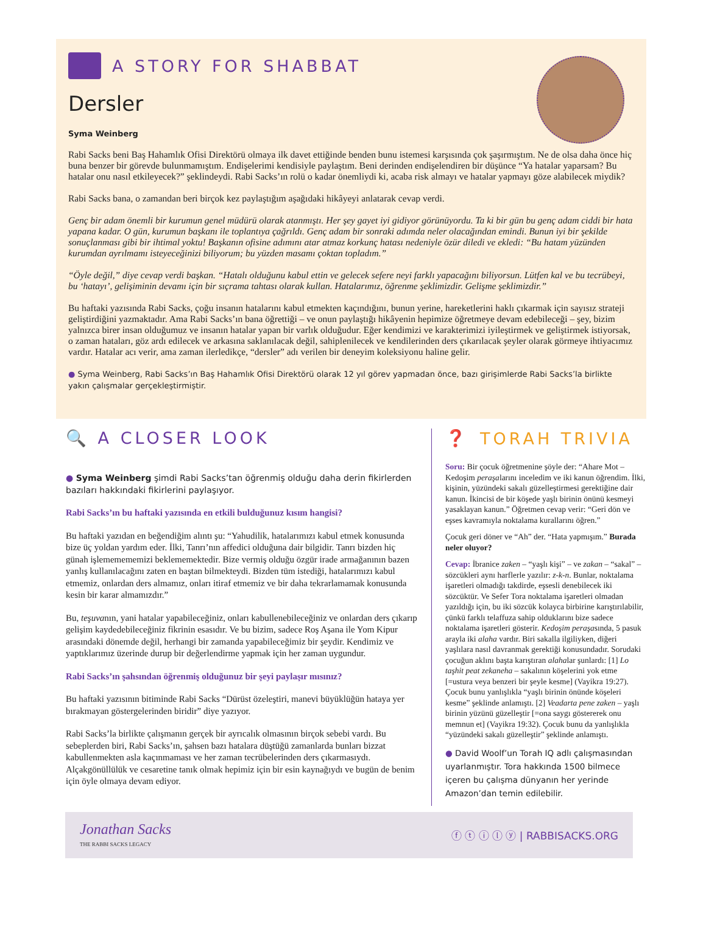A STORY FOR SHABBAT
Dersler
Syma Weinberg
Rabi Sacks beni Baş Hahamlık Ofisi Direktörü olmaya ilk davet ettiğinde benden bunu istemesi karşısında çok şaşırmıştım. Ne de olsa daha önce hiç buna benzer bir görevde bulunmamıştım. Endişelerimi kendisiyle paylaştım. Beni derinden endişelendiren bir düşünce “Ya hatalar yaparsam? Bu hatalar onu nasıl etkileyecek?” şeklindeydi. Rabi Sacks’ın rolü o kadar önemliydi ki, acaba risk almayı ve hatalar yapmayı göze alabilecek miydik?
Rabi Sacks bana, o zamandan beri birçok kez paylaştığım aşağıdaki hikâyeyi anlatarak cevap verdi.
Genç bir adam önemli bir kurumun genel müdürü olarak atanmıştı. Her şey gayet iyi gidiyor görünüyordu. Ta ki bir gün bu genç adam ciddi bir hata yapana kadar. O gün, kurumun başkanı ile toplantıya çağrıldı. Genç adam bir sonraki adımda neler olacağından emindi. Bunun iyi bir şekilde sonuçlanması gibi bir ihtimal yoktu! Başkanın ofisine adımını atar atmaz korkunç hatası nedeniyle özür diledi ve ekledi: “Bu hatam yüzünden kurumdan ayrılmamı isteyeceğinizi biliyorum; bu yüzden masamı çoktan topladım.”
“Öyle değil,” diye cevap verdi başkan. “Hatalı olduğunu kabul ettin ve gelecek sefere neyi farklı yapacağını biliyorsun. Lütfen kal ve bu tecrübeyi, bu ‘hatayı’, gelişiminin devamı için bir sıçrama tahtası olarak kullan. Hatalarımız, öğrenme şeklimizdir. Gelişme şeklimizdir.”
Bu haftaki yazısında Rabi Sacks, çoğu insanın hatalarını kabul etmekten kaçındığını, bunun yerine, hareketlerini haklı çıkarmak için sayısız strateji geliştirdiğini yazmaktadır. Ama Rabi Sacks’ın bana öğrettiği – ve onun paylaştığı hikâyenin hepimize öğretmeye devam edebileceği – şey, bizim yalnızca birer insan olduğumuz ve insanın hatalar yapan bir varlık olduğudur. Eğer kendimizi ve karakterimizi iyileştirmek ve geliştirmek istiyorsak, o zaman hataları, göz ardı edilecek ve arkasına saklanılacak değil, sahiplenilecek ve kendilerinden ders çıkarılacak şeyler olarak görmeye ihtiyacımız vardır. Hatalar acı verir, ama zaman ilerledikçe, “dersler” adı verilen bir deneyim koleksiyonu haline gelir.
● Syma Weinberg, Rabi Sacks’ın Baş Hahamlık Ofisi Direktörü olarak 12 yıl görev yapmadan önce, bazı girişimlerde Rabi Sacks’la birlikte yakın çalışmalar gerçekleştirmiştir.
🔍 A CLOSER LOOK
● Syma Weinberg şimdi Rabi Sacks’tan öğrenmiş olduğu daha derin fikirlerden bazıları hakkındaki fikirlerini paylaşıyor.
Rabi Sacks’ın bu haftaki yazısında en etkili bulduğunuz kısım hangisi?
Bu haftaki yazıdan en beğendiğim alıntı şu: “Yahudilik, hatalarımızı kabul etmek konusunda bize üç yoldan yardım eder. İlki, Tanrı’nın affedici olduğuna dair bilgidir. Tanrı bizden hiç günah işlememememizi beklememektedir. Bize vermiş olduğu özgür irade armağanının bazen yanlış kullanılacağını zaten en baştan bilmekteydi. Bizden tüm istediği, hatalarımızı kabul etmemiz, onlardan ders almamız, onları itiraf etmemiz ve bir daha tekrarlamamak konusunda kesin bir karar almamızdır.”
Bu, teşuvanın, yani hatalar yapabileceğiniz, onları kabullenebileceğiniz ve onlardan ders çıkarıp gelişim kaydedebileceğiniz fikrinin esasıdır. Ve bu bizim, sadece Roş Aşana ile Yom Kipur arasındaki dönemde değil, herhangi bir zamanda yapabileceğimiz bir şeydir. Kendimiz ve yaptıklarımız üzerinde durup bir değerlendirme yapmak için her zaman uygundur.
Rabi Sacks’ın şahsından öğrenmiş olduğunuz bir şeyi paylaşır mısınız?
Bu haftaki yazısının bitiminde Rabi Sacks “Dürüst özeleştiri, manevi büyüklüğün hataya yer bırakmayan göstergelerinden biridir” diye yazıyor.
Rabi Sacks’la birlikte çalışmanın gerçek bir ayrıcalık olmasının birçok sebebi vardı. Bu sebeplerden biri, Rabi Sacks’ın, şahsen bazı hatalara düştüğü zamanlarda bunları bizzat kabullenmekten asla kaçınmaması ve her zaman tecrübelerinden ders çıkarmasıydı. Alçakgönüllülük ve cesaretine tanık olmak hepimiz için bir esin kaynağıydı ve bugün de benim için öyle olmaya devam ediyor.
❓ TORAH TRIVIA
Soru: Bir çocuk öğretmenine şöyle der: “Ahare Mot – Kedoşim peraşalarını inceledim ve iki kanun öğrendim. İlki, kişinin, yüzündeki sakalı güzelleştirmesi gerektiğine dair kanun. İkincisi de bir köşede yaşlı birinin önünü kesmeyi yasaklayan kanun.” Öğretmen cevap verir: “Geri dön ve eşses kavramıyla noktalama kurallarını öğren.”
Çocuk geri döner ve “Ah” der. “Hata yapmışım.” Burada neler oluyor?
Cevap: İbranice zaken – “yaşlı kişi” – ve zakan – “sakal” – sözcükleri aynı harflerle yazılır: z-k-n. Bunlar, noktalama işaretleri olmadığı takdirde, eşsesli denebilecek iki sözcüktür. Ve Sefer Tora noktalama işaretleri olmadan yazıldığı için, bu iki sözcük kolayca birbirine karıştırılabilir, çünkü farklı telaffuza sahip olduklarını bize sadece noktalama işaretleri gösterir. Kedoşim peraşasında, 5 pasuk arayla iki alaha vardır. Biri sakalla ilgiliyken, diğeri yaşlılara nasıl davranmak gerektiği konusundadır. Sorudaki çocuğun aklını başta karıştıran alahalar şunlardı: [1] Lo taşhit peat zekaneha – sakalının köşelerini yok etme [=ustura veya benzeri bir şeyle kesme] (Vayikra 19:27). Çocuk bunu yanlışlıkla “yaşlı birinin önünde köşeleri kesme” şeklinde anlamıştı. [2] Veadarta pene zaken – yaşlı birinin yüzünü güzelleştir [=ona saygı göstererek onu memnun et] (Vayikra 19:32). Çocuk bunu da yanlışlıkla “yüzündeki sakalı güzelleştir” şeklinde anlamıştı.
● David Woolf’un Torah IQ adlı çalışmasından uyarlanmıştır. Tora hakkında 1500 bilmece içeren bu çalışma dünyanın her yerinde Amazon’dan temin edilebilir.
Jonathan Sacks
THE RABBI SACKS LEGACY
ⓕ ⓣ ⓘ ⓛ ⓨ | RABBISACKS.ORG